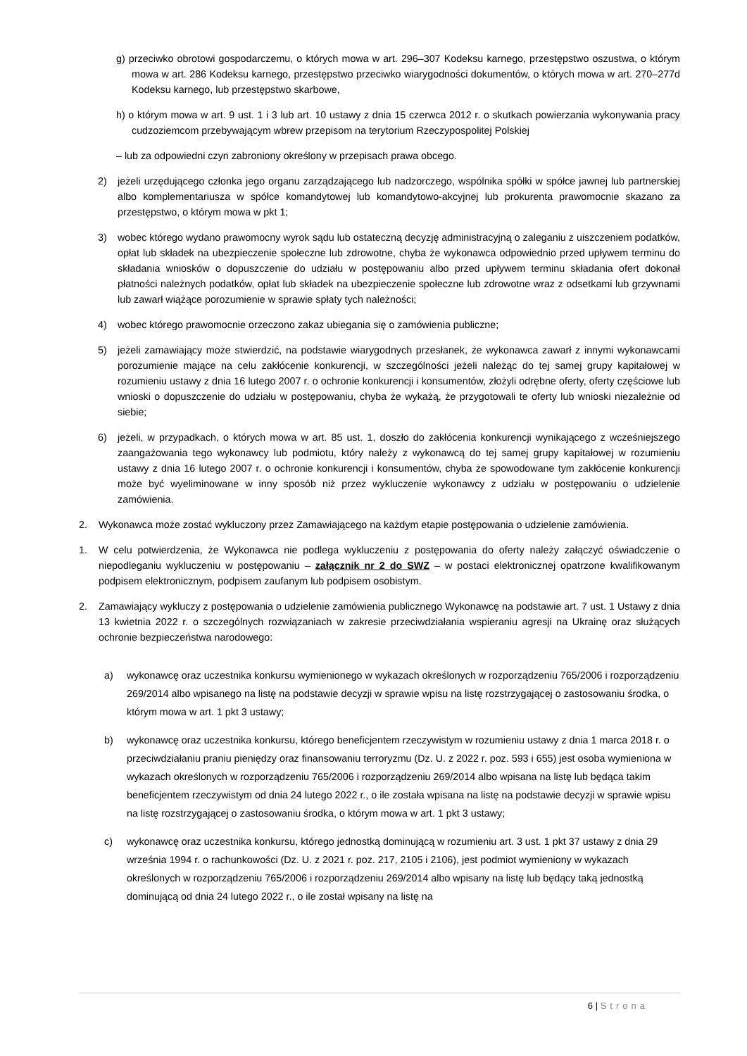g) przeciwko obrotowi gospodarczemu, o których mowa w art. 296–307 Kodeksu karnego, przestępstwo oszustwa, o którym mowa w art. 286 Kodeksu karnego, przestępstwo przeciwko wiarygodności dokumentów, o których mowa w art. 270–277d Kodeksu karnego, lub przestępstwo skarbowe,
h) o którym mowa w art. 9 ust. 1 i 3 lub art. 10 ustawy z dnia 15 czerwca 2012 r. o skutkach powierzania wykonywania pracy cudzoziemcom przebywającym wbrew przepisom na terytorium Rzeczypospolitej Polskiej
– lub za odpowiedni czyn zabroniony określony w przepisach prawa obcego.
2) jeżeli urzędującego członka jego organu zarządzającego lub nadzorczego, wspólnika spółki w spółce jawnej lub partnerskiej albo komplementariusza w spółce komandytowej lub komandytowo-akcyjnej lub prokurenta prawomocnie skazano za przestępstwo, o którym mowa w pkt 1;
3) wobec którego wydano prawomocny wyrok sądu lub ostateczną decyzję administracyjną o zaleganiu z uiszczeniem podatków, opłat lub składek na ubezpieczenie społeczne lub zdrowotne, chyba że wykonawca odpowiednio przed upływem terminu do składania wniosków o dopuszczenie do udziału w postępowaniu albo przed upływem terminu składania ofert dokonał płatności należnych podatków, opłat lub składek na ubezpieczenie społeczne lub zdrowotne wraz z odsetkami lub grzywnami lub zawarł wiążące porozumienie w sprawie spłaty tych należności;
4) wobec którego prawomocnie orzeczono zakaz ubiegania się o zamówienia publiczne;
5) jeżeli zamawiający może stwierdzić, na podstawie wiarygodnych przesłanek, że wykonawca zawarł z innymi wykonawcami porozumienie mające na celu zakłócenie konkurencji, w szczególności jeżeli należąc do tej samej grupy kapitałowej w rozumieniu ustawy z dnia 16 lutego 2007 r. o ochronie konkurencji i konsumentów, złożyli odrębne oferty, oferty częściowe lub wnioski o dopuszczenie do udziału w postępowaniu, chyba że wykażą, że przygotowali te oferty lub wnioski niezależnie od siebie;
6) jeżeli, w przypadkach, o których mowa w art. 85 ust. 1, doszło do zakłócenia konkurencji wynikającego z wcześniejszego zaangażowania tego wykonawcy lub podmiotu, który należy z wykonawcą do tej samej grupy kapitałowej w rozumieniu ustawy z dnia 16 lutego 2007 r. o ochronie konkurencji i konsumentów, chyba że spowodowane tym zakłócenie konkurencji może być wyeliminowane w inny sposób niż przez wykluczenie wykonawcy z udziału w postępowaniu o udzielenie zamówienia.
2. Wykonawca może zostać wykluczony przez Zamawiającego na każdym etapie postępowania o udzielenie zamówienia.
1. W celu potwierdzenia, że Wykonawca nie podlega wykluczeniu z postępowania do oferty należy załączyć oświadczenie o niepodleganiu wykluczeniu w postępowaniu – załącznik nr 2 do SWZ – w postaci elektronicznej opatrzone kwalifikowanym podpisem elektronicznym, podpisem zaufanym lub podpisem osobistym.
2. Zamawiający wykluczy z postępowania o udzielenie zamówienia publicznego Wykonawcę na podstawie art. 7 ust. 1 Ustawy z dnia 13 kwietnia 2022 r. o szczególnych rozwiązaniach w zakresie przeciwdziałania wspieraniu agresji na Ukrainę oraz służących ochronie bezpieczeństwa narodowego:
a) wykonawcę oraz uczestnika konkursu wymienionego w wykazach określonych w rozporządzeniu 765/2006 i rozporządzeniu 269/2014 albo wpisanego na listę na podstawie decyzji w sprawie wpisu na listę rozstrzygającej o zastosowaniu środka, o którym mowa w art. 1 pkt 3 ustawy;
b) wykonawcę oraz uczestnika konkursu, którego beneficjentem rzeczywistym w rozumieniu ustawy z dnia 1 marca 2018 r. o przeciwdziałaniu praniu pieniędzy oraz finansowaniu terroryzmu (Dz. U. z 2022 r. poz. 593 i 655) jest osoba wymieniona w wykazach określonych w rozporządzeniu 765/2006 i rozporządzeniu 269/2014 albo wpisana na listę lub będąca takim beneficjentem rzeczywistym od dnia 24 lutego 2022 r., o ile została wpisana na listę na podstawie decyzji w sprawie wpisu na listę rozstrzygającej o zastosowaniu środka, o którym mowa w art. 1 pkt 3 ustawy;
c) wykonawcę oraz uczestnika konkursu, którego jednostką dominującą w rozumieniu art. 3 ust. 1 pkt 37 ustawy z dnia 29 września 1994 r. o rachunkowości (Dz. U. z 2021 r. poz. 217, 2105 i 2106), jest podmiot wymieniony w wykazach określonych w rozporządzeniu 765/2006 i rozporządzeniu 269/2014 albo wpisany na listę lub będący taką jednostką dominującą od dnia 24 lutego 2022 r., o ile został wpisany na listę na
6 | Strona